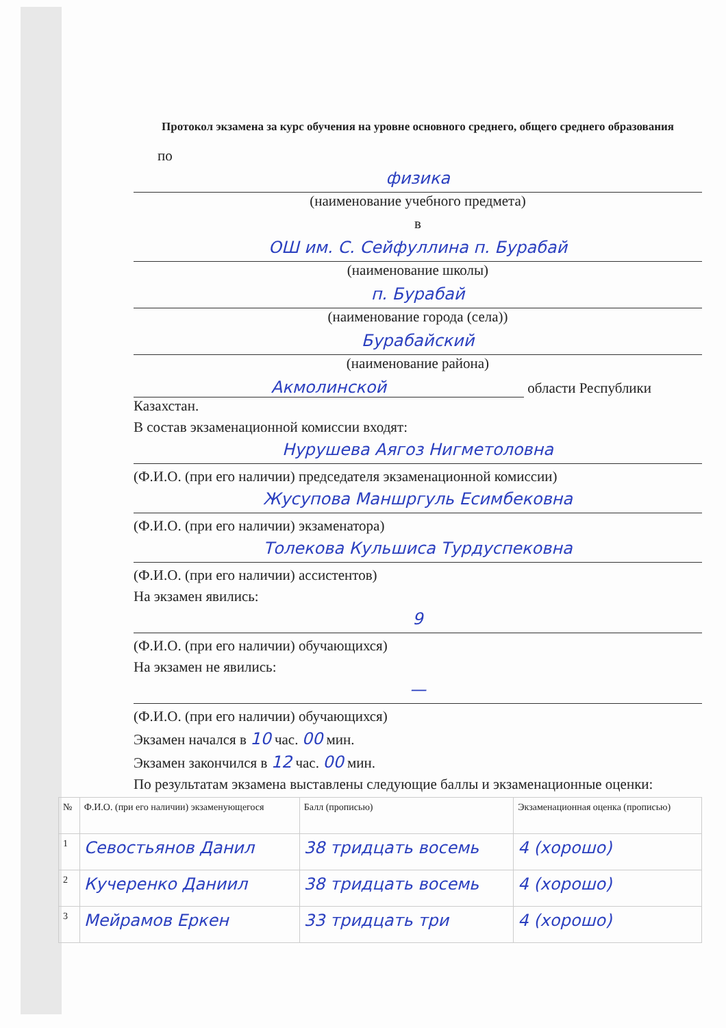Протокол экзамена за курс обучения на уровне основного среднего, общего среднего образования
по
физика
(наименование учебного предмета)
в
ОШ им. С. Сейфуллина п. Бурабай
(наименование школы)
п. Бурабай
(наименование города (села))
Бурабайский
(наименование района)
Акмолинской области Республики Казахстан.
В состав экзаменационной комиссии входят:
Нурушева Аягоз Нигметоловна
(Ф.И.О. (при его наличии) председателя экзаменационной комиссии)
Жусупова Маншргуль Есимбековна
(Ф.И.О. (при его наличии) экзаменатора)
Толекова Кульшиса Турдуспековна
(Ф.И.О. (при его наличии) ассистентов)
На экзамен явились:
9
(Ф.И.О. (при его наличии) обучающихся)
На экзамен не явились:
—
(Ф.И.О. (при его наличии) обучающихся)
Экзамен начался в 10 час. 00 мин.
Экзамен закончился в 12 час. 00 мин.
По результатам экзамена выставлены следующие баллы и экзаменационные оценки:
| № | Ф.И.О. (при его наличии) экзаменующегося | Балл (прописью) | Экзаменационная оценка (прописью) |
| --- | --- | --- | --- |
| 1 | Севостьянов Данил | 38 тридцать восемь | 4 (хорошо) |
| 2 | Кучеренко Даниил | 38 тридцать восемь | 4 (хорошо) |
| 3 | Мейрамов Еркен | 33 тридцать три | 4 (хорошо) |